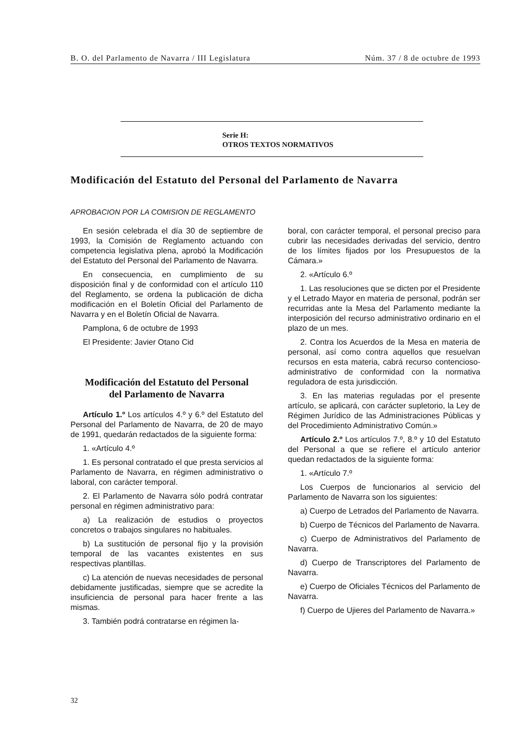B. O. del Parlamento de Navarra / III Legislatura Núm. 37 / 8 de octubre de 1993
Serie H:
OTROS TEXTOS NORMATIVOS
Modificación del Estatuto del Personal del Parlamento de Navarra
APROBACION POR LA COMISION DE REGLAMENTO
En sesión celebrada el día 30 de septiembre de 1993, la Comisión de Reglamento actuando con competencia legislativa plena, aprobó la Modificación del Estatuto del Personal del Parlamento de Navarra.
En consecuencia, en cumplimiento de su disposición final y de conformidad con el artículo 110 del Reglamento, se ordena la publicación de dicha modificación en el Boletín Oficial del Parlamento de Navarra y en el Boletín Oficial de Navarra.
Pamplona, 6 de octubre de 1993
El Presidente: Javier Otano Cid
Modificación del Estatuto del Personal
del Parlamento de Navarra
Artículo 1.º Los artículos 4.º y 6.º del Estatuto del Personal del Parlamento de Navarra, de 20 de mayo de 1991, quedarán redactados de la siguiente forma:
1. «Artículo 4.º
1. Es personal contratado el que presta servicios al Parlamento de Navarra, en régimen administrativo o laboral, con carácter temporal.
2. El Parlamento de Navarra sólo podrá contratar personal en régimen administrativo para:
a) La realización de estudios o proyectos concretos o trabajos singulares no habituales.
b) La sustitución de personal fijo y la provisión temporal de las vacantes existentes en sus respectivas plantillas.
c) La atención de nuevas necesidades de personal debidamente justificadas, siempre que se acredite la insuficiencia de personal para hacer frente a las mismas.
3. También podrá contratarse en régimen la-
boral, con carácter temporal, el personal preciso para cubrir las necesidades derivadas del servicio, dentro de los límites fijados por los Presupuestos de la Cámara.»
2. «Artículo 6.º
1. Las resoluciones que se dicten por el Presidente y el Letrado Mayor en materia de personal, podrán ser recurridas ante la Mesa del Parlamento mediante la interposición del recurso administrativo ordinario en el plazo de un mes.
2. Contra los Acuerdos de la Mesa en materia de personal, así como contra aquellos que resuelvan recursos en esta materia, cabrá recurso contencioso-administrativo de conformidad con la normativa reguladora de esta jurisdicción.
3. En las materias reguladas por el presente artículo, se aplicará, con carácter supletorio, la Ley de Régimen Jurídico de las Administraciones Públicas y del Procedimiento Administrativo Común.»
Artículo 2.º Los artículos 7.º, 8.º y 10 del Estatuto del Personal a que se refiere el artículo anterior quedan redactados de la siguiente forma:
1. «Artículo 7.º
Los Cuerpos de funcionarios al servicio del Parlamento de Navarra son los siguientes:
a) Cuerpo de Letrados del Parlamento de Navarra.
b) Cuerpo de Técnicos del Parlamento de Navarra.
c) Cuerpo de Administrativos del Parlamento de Navarra.
d) Cuerpo de Transcriptores del Parlamento de Navarra.
e) Cuerpo de Oficiales Técnicos del Parlamento de Navarra.
f) Cuerpo de Ujieres del Parlamento de Navarra.»
32